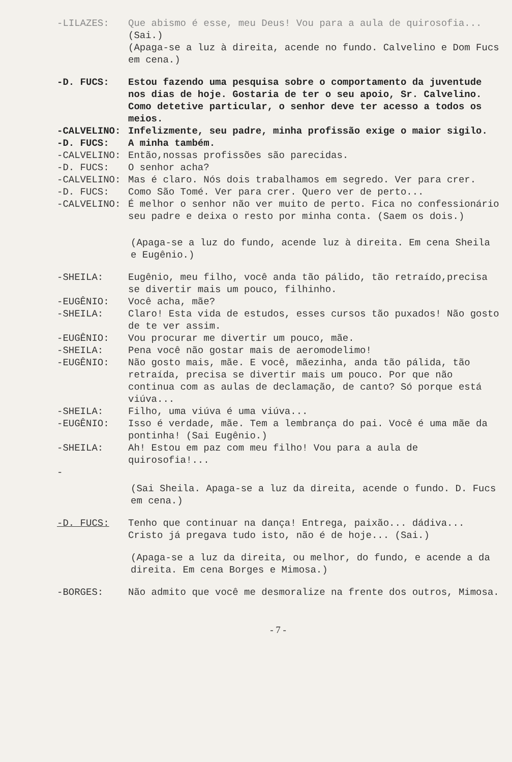-LILAZES: Que abismo é esse, meu Deus! Vou para a aula de quirosofia...
(Sai.)
(Apaga-se a luz à direita, acende no fundo. Calvelino e Dom Fucs em cena.)
-D. FUCS: Estou fazendo uma pesquisa sobre o comportamento da juventude nos dias de hoje. Gostaria de ter o seu apoio, Sr. Calvelino. Como detetive particular, o senhor deve ter acesso a todos os meios.
-CALVELINO: Infelizmente, seu padre, minha profissão exige o maior sigilo.
-D. FUCS: A minha também.
-CALVELINO: Então,nossas profissões são parecidas.
-D. FUCS: O senhor acha?
-CALVELINO: Mas é claro. Nós dois trabalhamos em segredo. Ver para crer.
-D. FUCS: Como São Tomé. Ver para crer. Quero ver de perto...
-CALVELINO: É melhor o senhor não ver muito de perto. Fica no confessionário seu padre e deixa o resto por minha conta. (Saem os dois.)
(Apaga-se a luz do fundo, acende luz à direita. Em cena Sheila e Eugênio.)
-SHEILA: Eugênio, meu filho, você anda tão pálido, tão retraído,precisa se divertir mais um pouco, filhinho.
-EUGÊNIO: Você acha, mãe?
-SHEILA: Claro! Esta vida de estudos, esses cursos tão puxados! Não gosto de te ver assim.
-EUGÊNIO: Vou procurar me divertir um pouco, mãe.
-SHEILA: Pena você não gostar mais de aeromodelimo!
-EUGÊNIO: Não gosto mais, mãe. E você, mãezinha, anda tão pálida, tão retraída, precisa se divertir mais um pouco. Por que não continua com as aulas de declamação, de canto? Só porque está viúva...
-SHEILA: Filho, uma viúva é uma viúva...
-EUGÊNIO: Isso é verdade, mãe. Tem a lembrança do pai. Você é uma mãe da pontinha! (Sai Eugênio.)
-SHEILA: Ah! Estou em paz com meu filho! Vou para a aula de quirosofia!...
-
(Sai Sheila. Apaga-se a luz da direita, acende o fundo. D. Fucs em cena.)
-D. FUCS: Tenho que continuar na dança! Entrega, paixão... dádiva... Cristo já pregava tudo isto, não é de hoje... (Sai.)
(Apaga-se a luz da direita, ou melhor, do fundo, e acende a da direita. Em cena Borges e Mimosa.)
-BORGES: Não admito que você me desmoralize na frente dos outros, Mimosa.
- 7 -